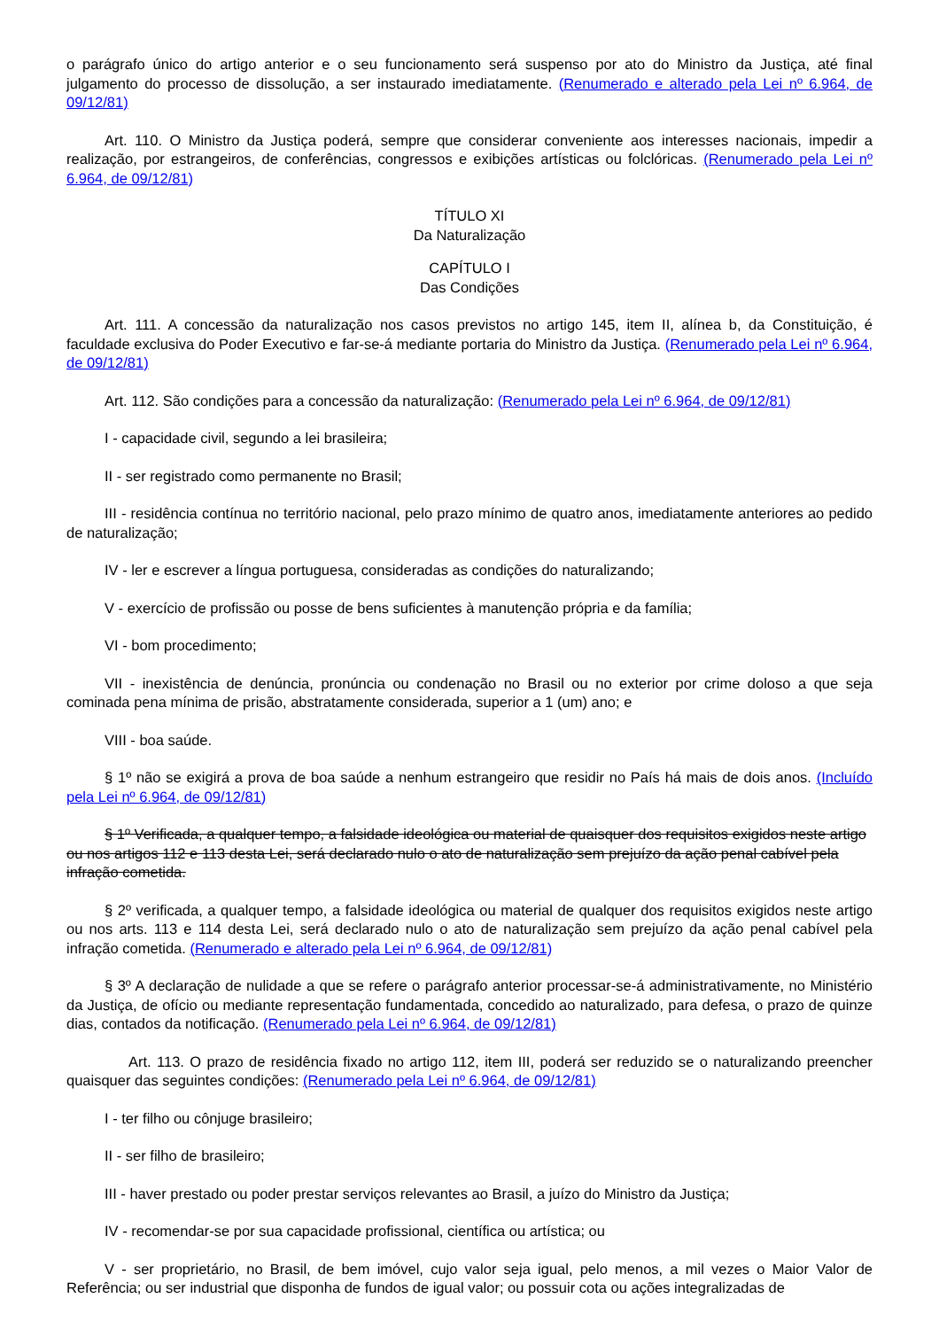o parágrafo único do artigo anterior e o seu funcionamento será suspenso por ato do Ministro da Justiça, até final julgamento do processo de dissolução, a ser instaurado imediatamente. (Renumerado e alterado pela Lei nº 6.964, de 09/12/81)
Art. 110. O Ministro da Justiça poderá, sempre que considerar conveniente aos interesses nacionais, impedir a realização, por estrangeiros, de conferências, congressos e exibições artísticas ou folclóricas. (Renumerado pela Lei nº 6.964, de 09/12/81)
TÍTULO XI
Da Naturalização
CAPÍTULO I
Das Condições
Art. 111. A concessão da naturalização nos casos previstos no artigo 145, item II, alínea b, da Constituição, é faculdade exclusiva do Poder Executivo e far-se-á mediante portaria do Ministro da Justiça. (Renumerado pela Lei nº 6.964, de 09/12/81)
Art. 112. São condições para a concessão da naturalização: (Renumerado pela Lei nº 6.964, de 09/12/81)
I - capacidade civil, segundo a lei brasileira;
II - ser registrado como permanente no Brasil;
III - residência contínua no território nacional, pelo prazo mínimo de quatro anos, imediatamente anteriores ao pedido de naturalização;
IV - ler e escrever a língua portuguesa, consideradas as condições do naturalizando;
V - exercício de profissão ou posse de bens suficientes à manutenção própria e da família;
VI - bom procedimento;
VII - inexistência de denúncia, pronúncia ou condenação no Brasil ou no exterior por crime doloso a que seja cominada pena mínima de prisão, abstratamente considerada, superior a 1 (um) ano; e
VIII - boa saúde.
§ 1º não se exigirá a prova de boa saúde a nenhum estrangeiro que residir no País há mais de dois anos. (Incluído pela Lei nº 6.964, de 09/12/81)
§ 1º Verificada, a qualquer tempo, a falsidade ideológica ou material de quaisquer dos requisitos exigidos neste artigo ou nos artigos 112 e 113 desta Lei, será declarado nulo o ato de naturalização sem prejuízo da ação penal cabível pela infração cometida.
§ 2º verificada, a qualquer tempo, a falsidade ideológica ou material de qualquer dos requisitos exigidos neste artigo ou nos arts. 113 e 114 desta Lei, será declarado nulo o ato de naturalização sem prejuízo da ação penal cabível pela infração cometida. (Renumerado e alterado pela Lei nº 6.964, de 09/12/81)
§ 3º A declaração de nulidade a que se refere o parágrafo anterior processar-se-á administrativamente, no Ministério da Justiça, de ofício ou mediante representação fundamentada, concedido ao naturalizado, para defesa, o prazo de quinze dias, contados da notificação. (Renumerado pela Lei nº 6.964, de 09/12/81)
Art. 113. O prazo de residência fixado no artigo 112, item III, poderá ser reduzido se o naturalizando preencher quaisquer das seguintes condições: (Renumerado pela Lei nº 6.964, de 09/12/81)
I - ter filho ou cônjuge brasileiro;
II - ser filho de brasileiro;
III - haver prestado ou poder prestar serviços relevantes ao Brasil, a juízo do Ministro da Justiça;
IV - recomendar-se por sua capacidade profissional, científica ou artística; ou
V - ser proprietário, no Brasil, de bem imóvel, cujo valor seja igual, pelo menos, a mil vezes o Maior Valor de Referência; ou ser industrial que disponha de fundos de igual valor; ou possuir cota ou ações integralizadas de